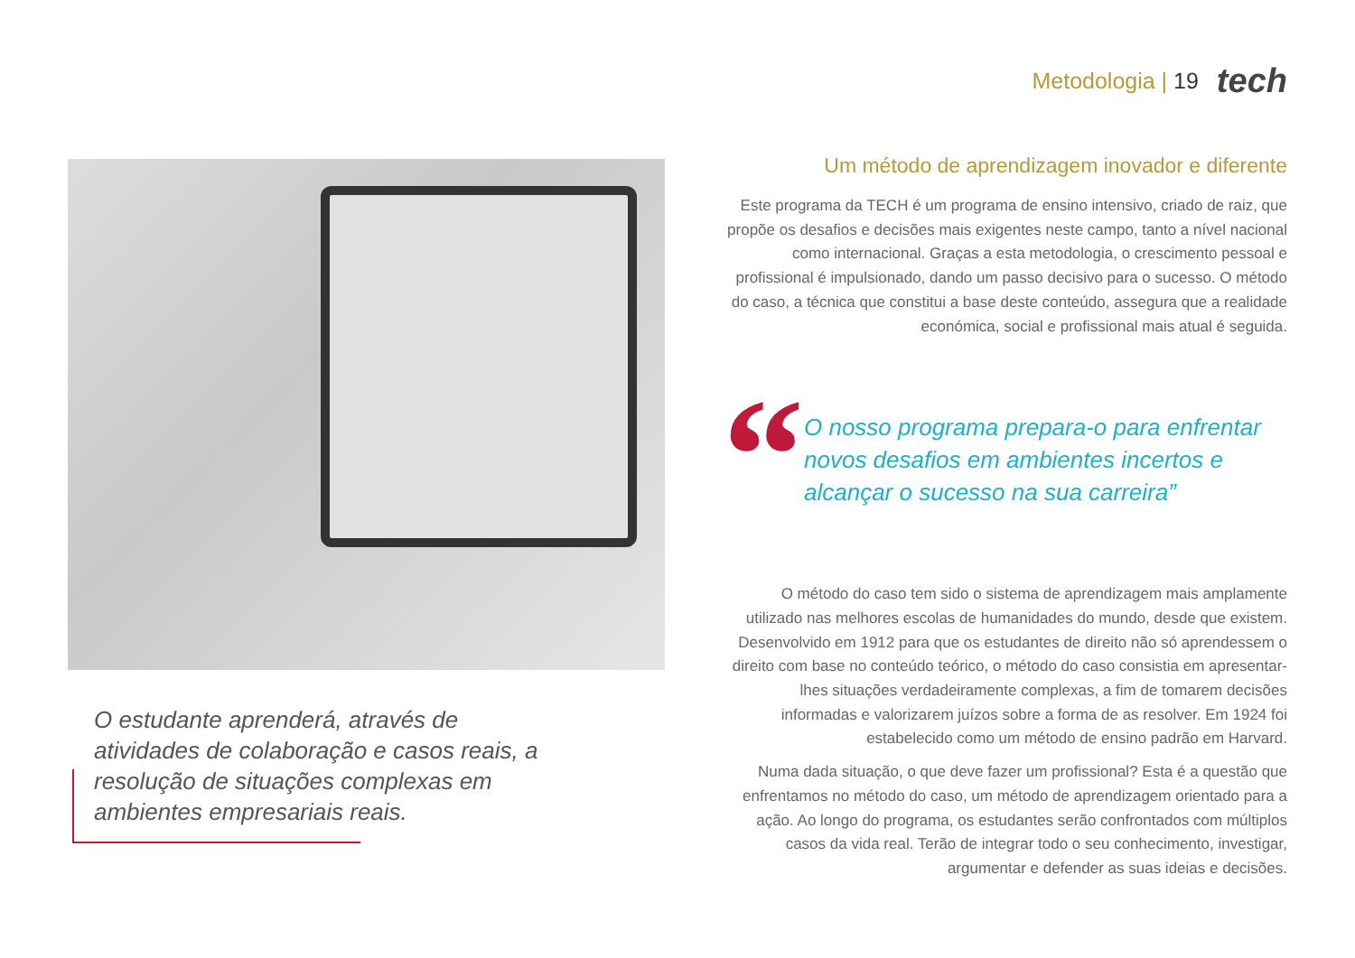Metodologia | 19 tech
O estudante aprenderá, através de atividades de colaboração e casos reais, a resolução de situações complexas em ambientes empresariais reais.
Um método de aprendizagem inovador e diferente
Este programa da TECH é um programa de ensino intensivo, criado de raiz, que propõe os desafios e decisões mais exigentes neste campo, tanto a nível nacional como internacional. Graças a esta metodologia, o crescimento pessoal e profissional é impulsionado, dando um passo decisivo para o sucesso. O método do caso, a técnica que constitui a base deste conteúdo, assegura que a realidade económica, social e profissional mais atual é seguida.
“
O nosso programa prepara-o para enfrentar novos desafios em ambientes incertos e alcançar o sucesso na sua carreira”
O método do caso tem sido o sistema de aprendizagem mais amplamente utilizado nas melhores escolas de humanidades do mundo, desde que existem. Desenvolvido em 1912 para que os estudantes de direito não só aprendessem o direito com base no conteúdo teórico, o método do caso consistia em apresentar-lhes situações verdadeiramente complexas, a fim de tomarem decisões informadas e valorizarem juízos sobre a forma de as resolver. Em 1924 foi estabelecido como um método de ensino padrão em Harvard.
Numa dada situação, o que deve fazer um profissional? Esta é a questão que enfrentamos no método do caso, um método de aprendizagem orientado para a ação. Ao longo do programa, os estudantes serão confrontados com múltiplos casos da vida real. Terão de integrar todo o seu conhecimento, investigar, argumentar e defender as suas ideias e decisões.